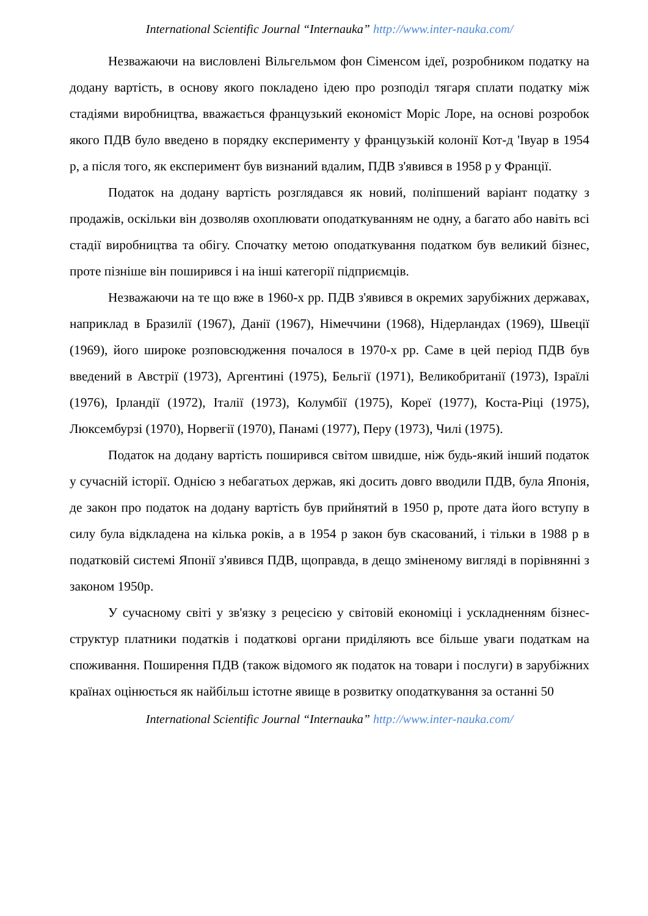International Scientific Journal “Internauka” http://www.inter-nauka.com/
Незважаючи на висловлені Вільгельмом фон Сіменсом ідеї, розробником податку на додану вартість, в основу якого покладено ідею про розподіл тягаря сплати податку між стадіями виробництва, вважається французький економіст Моріс Лоре, на основі розробок якого ПДВ було введено в порядку експерименту у французькій колонії Кот-д 'Івуар в 1954 р, а після того, як експеримент був визнаний вдалим, ПДВ з'явився в 1958 р у Франції.
Податок на додану вартість розглядався як новий, поліпшений варіант податку з продажів, оскільки він дозволяв охоплювати оподаткуванням не одну, а багато або навіть всі стадії виробництва та обігу. Спочатку метою оподаткування податком був великий бізнес, проте пізніше він поширився і на інші категорії підприємців.
Незважаючи на те що вже в 1960-х рр. ПДВ з'явився в окремих зарубіжних державах, наприклад в Бразилії (1967), Данії (1967), Німеччини (1968), Нідерландах (1969), Швеції (1969), його широке розповсюдження почалося в 1970-х рр. Саме в цей період ПДВ був введений в Австрії (1973), Аргентині (1975), Бельгії (1971), Великобританії (1973), Ізраїлі (1976), Ірландії (1972), Італії (1973), Колумбії (1975), Кореї (1977), Коста-Ріці (1975), Люксембурзі (1970), Норвегії (1970), Панамі (1977), Перу (1973), Чилі (1975).
Податок на додану вартість поширився світом швидше, ніж будь-який інший податок у сучасній історії. Однією з небагатьох держав, які досить довго вводили ПДВ, була Японія, де закон про податок на додану вартість був прийнятий в 1950 р, проте дата його вступу в силу була відкладена на кілька років, а в 1954 р закон був скасований, і тільки в 1988 р в податковій системі Японії з'явився ПДВ, щоправда, в дещо зміненому вигляді в порівнянні з законом 1950р.
У сучасному світі у зв'язку з рецесією у світовій економіці і ускладненням бізнес-структур платники податків і податкові органи приділяють все більше уваги податкам на споживання. Поширення ПДВ (також відомого як податок на товари і послуги) в зарубіжних країнах оцінюється як найбільш істотне явище в розвитку оподаткування за останні 50
International Scientific Journal “Internauka” http://www.inter-nauka.com/